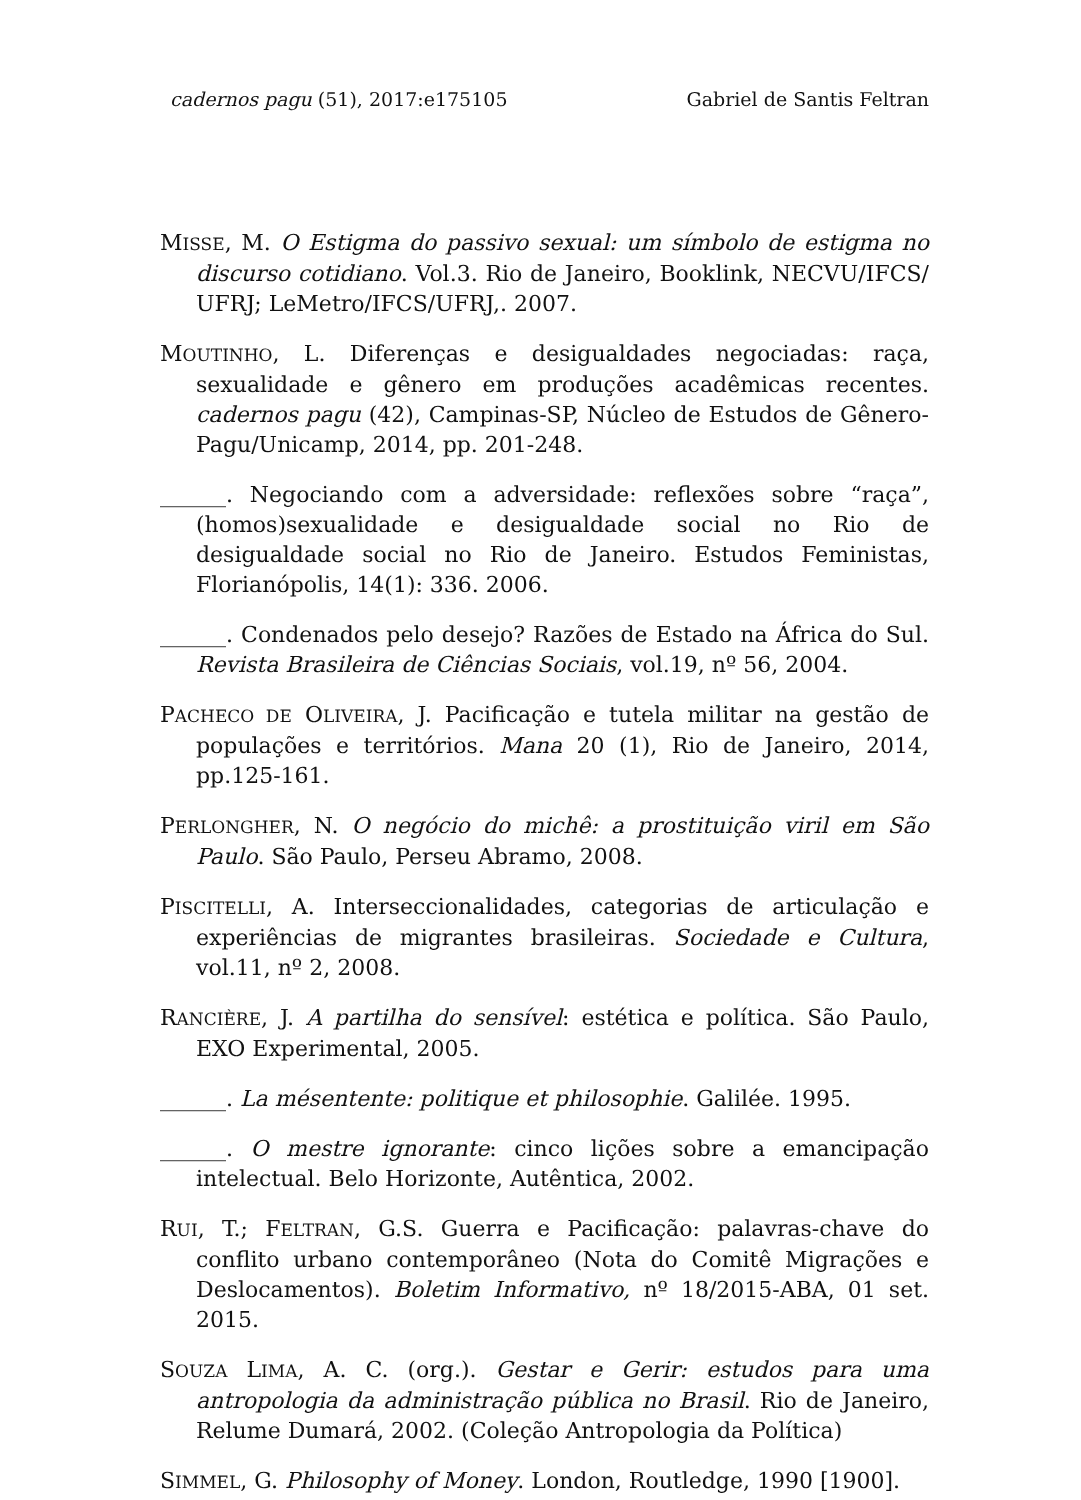cadernos pagu (51), 2017:e175105 Gabriel de Santis Feltran
MISSE, M. O Estigma do passivo sexual: um símbolo de estigma no discurso cotidiano. Vol.3. Rio de Janeiro, Booklink, NECVU/IFCS/ UFRJ; LeMetro/IFCS/UFRJ,. 2007.
MOUTINHO, L. Diferenças e desigualdades negociadas: raça, sexualidade e gênero em produções acadêmicas recentes. cadernos pagu (42), Campinas-SP, Núcleo de Estudos de Gênero-Pagu/Unicamp, 2014, pp. 201-248.
______. Negociando com a adversidade: reflexões sobre “raça”, (homos)sexualidade e desigualdade social no Rio de desigualdade social no Rio de Janeiro. Estudos Feministas, Florianópolis, 14(1): 336. 2006.
______. Condenados pelo desejo? Razões de Estado na África do Sul. Revista Brasileira de Ciências Sociais, vol.19, nº 56, 2004.
PACHECO DE OLIVEIRA, J. Pacificação e tutela militar na gestão de populações e territórios. Mana 20 (1), Rio de Janeiro, 2014, pp.125-161.
PERLONGHER, N. O negócio do michê: a prostituição viril em São Paulo. São Paulo, Perseu Abramo, 2008.
PISCITELLI, A. Interseccionalidades, categorias de articulação e experiências de migrantes brasileiras. Sociedade e Cultura, vol.11, nº 2, 2008.
RANCIÈRE, J. A partilha do sensível: estética e política. São Paulo, EXO Experimental, 2005.
______. La mésentente: politique et philosophie. Galilée. 1995.
______. O mestre ignorante: cinco lições sobre a emancipação intelectual. Belo Horizonte, Autêntica, 2002.
RUI, T.; FELTRAN, G.S. Guerra e Pacificação: palavras-chave do conflito urbano contemporâneo (Nota do Comitê Migrações e Deslocamentos). Boletim Informativo, nº 18/2015-ABA, 01 set. 2015.
SOUZA LIMA, A. C. (org.). Gestar e Gerir: estudos para uma antropologia da administração pública no Brasil. Rio de Janeiro, Relume Dumará, 2002. (Coleção Antropologia da Política)
SIMMEL, G. Philosophy of Money. London, Routledge, 1990 [1900].